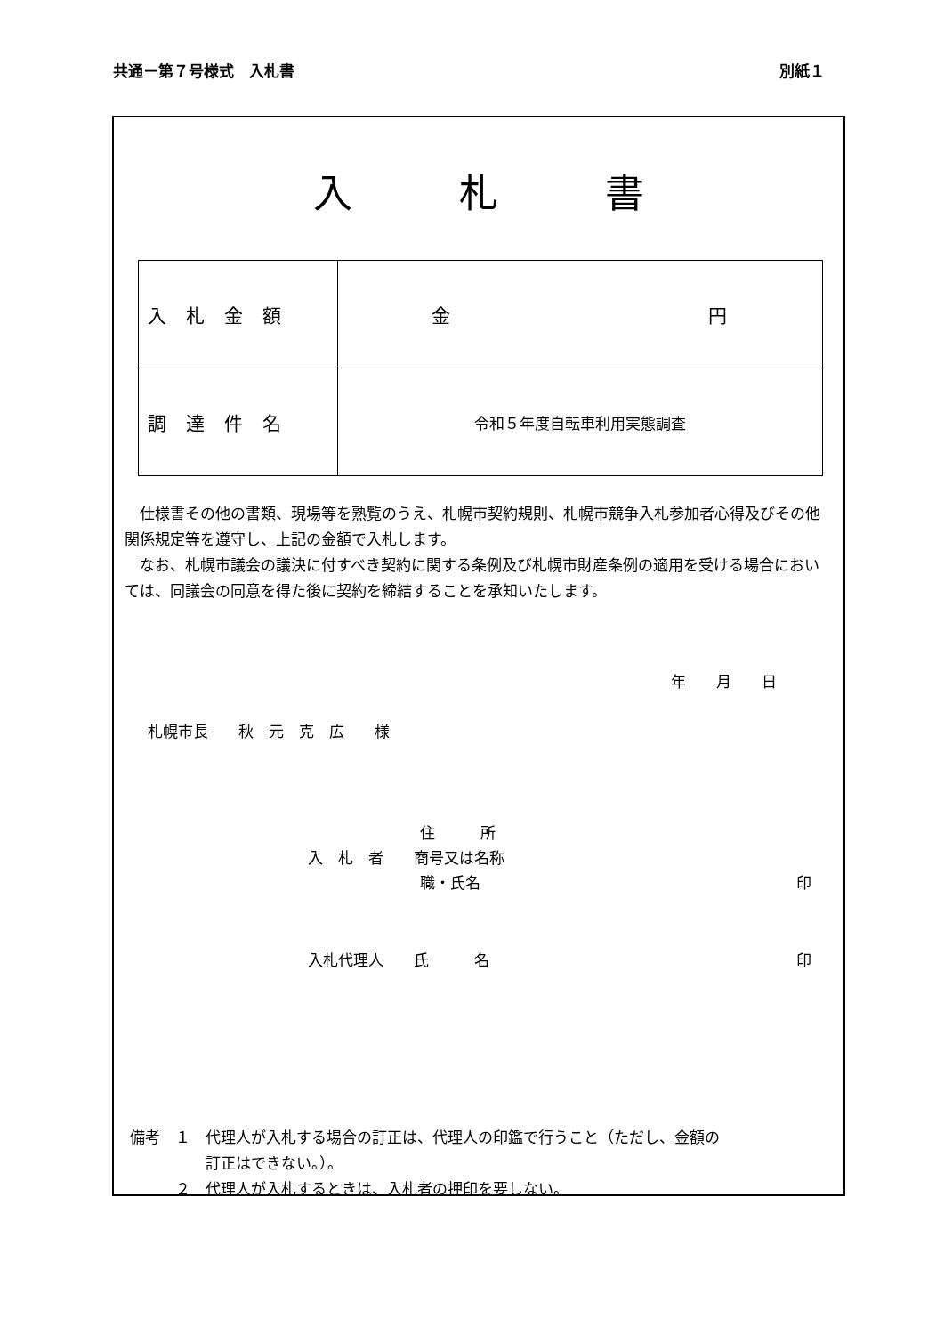共通－第７号様式　入札書 別紙１
入札書
| 入札金額 | 金 円 |
| 調達件名 | 令和５年度自転車利用実態調査 |
　仕様書その他の書類、現場等を熟覧のうえ、札幌市契約規則、札幌市競争入札参加者心得及びその他関係規定等を遵守し、上記の金額で入札します。
　なお、札幌市議会の議決に付すべき契約に関する条例及び札幌市財産条例の適用を受ける場合においては、同議会の同意を得た後に契約を締結することを承知いたします。
年　　月　　日
札幌市長　　秋　元　克　広　　様
住　　　所
入　札　者　　商号又は名称
職・氏名 印
入札代理人　　氏　　　名 印
備考　１　代理人が入札する場合の訂正は、代理人の印鑑で行うこと（ただし、金額の
　　　　　訂正はできない。）。
　　　２　代理人が入札するときは、入札者の押印を要しない。